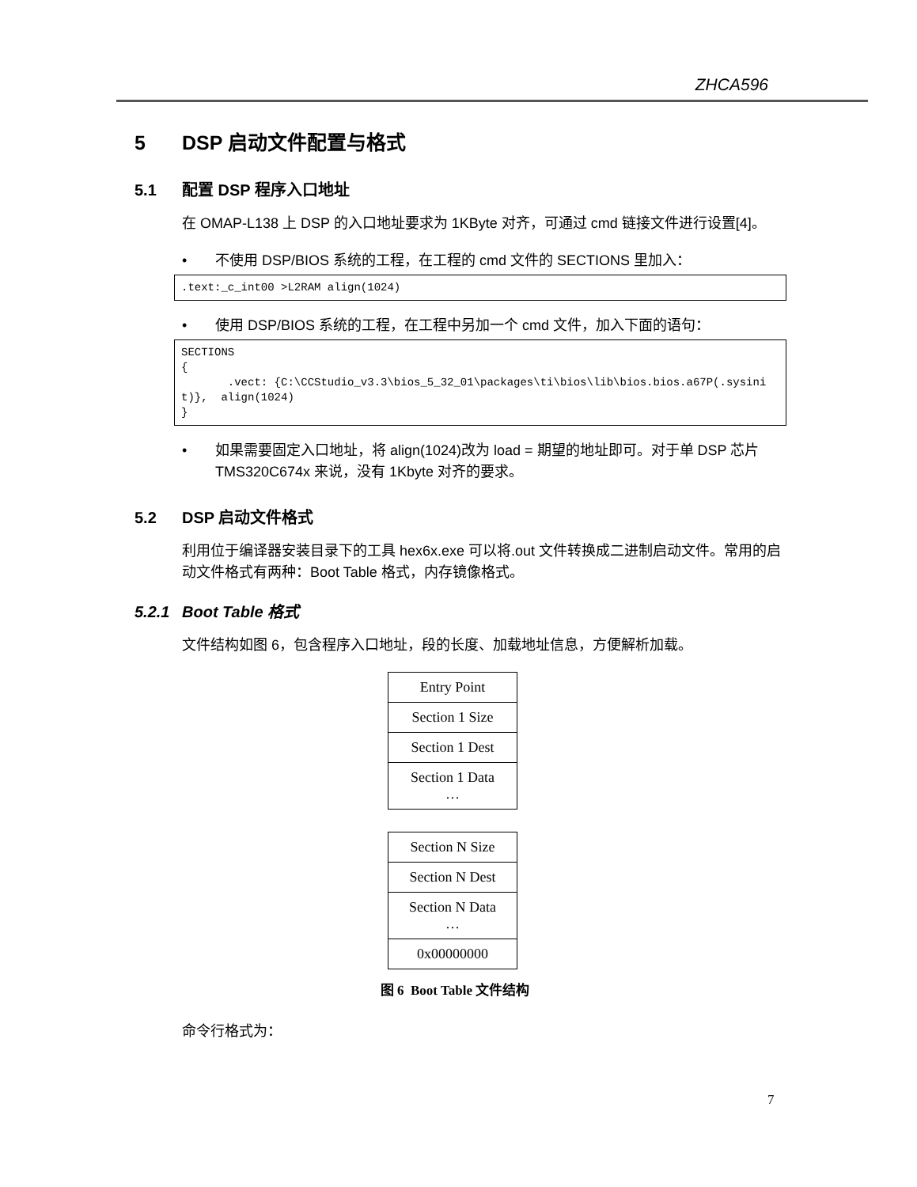ZHCA596
5 DSP 启动文件配置与格式
5.1 配置 DSP 程序入口地址
在 OMAP-L138 上 DSP 的入口地址要求为 1KByte 对齐，可通过 cmd 链接文件进行设置[4]。
• 不使用 DSP/BIOS 系统的工程，在工程的 cmd 文件的 SECTIONS 里加入：
.text:_c_int00 >L2RAM align(1024)
• 使用 DSP/BIOS 系统的工程，在工程中另加一个 cmd 文件，加入下面的语句：
SECTIONS
{
       .vect: {C:\CCStudio_v3.3\bios_5_32_01\packages\ti\bios\lib\bios.bios.a67P(.sysinit)},  align(1024)
}
• 如果需要固定入口地址，将 align(1024)改为 load = 期望的地址即可。对于单 DSP 芯片 TMS320C674x 来说，没有 1Kbyte 对齐的要求。
5.2 DSP 启动文件格式
利用位于编译器安装目录下的工具 hex6x.exe 可以将.out 文件转换成二进制启动文件。常用的启动文件格式有两种：Boot Table 格式，内存镜像格式。
5.2.1 Boot Table 格式
文件结构如图 6，包含程序入口地址，段的长度、加载地址信息，方便解析加载。
Entry Point
Section 1 Size
Section 1 Dest
Section 1 Data
…
Section N Size
Section N Dest
Section N Data
…
0x00000000
图 6 Boot Table 文件结构
命令行格式为：
7